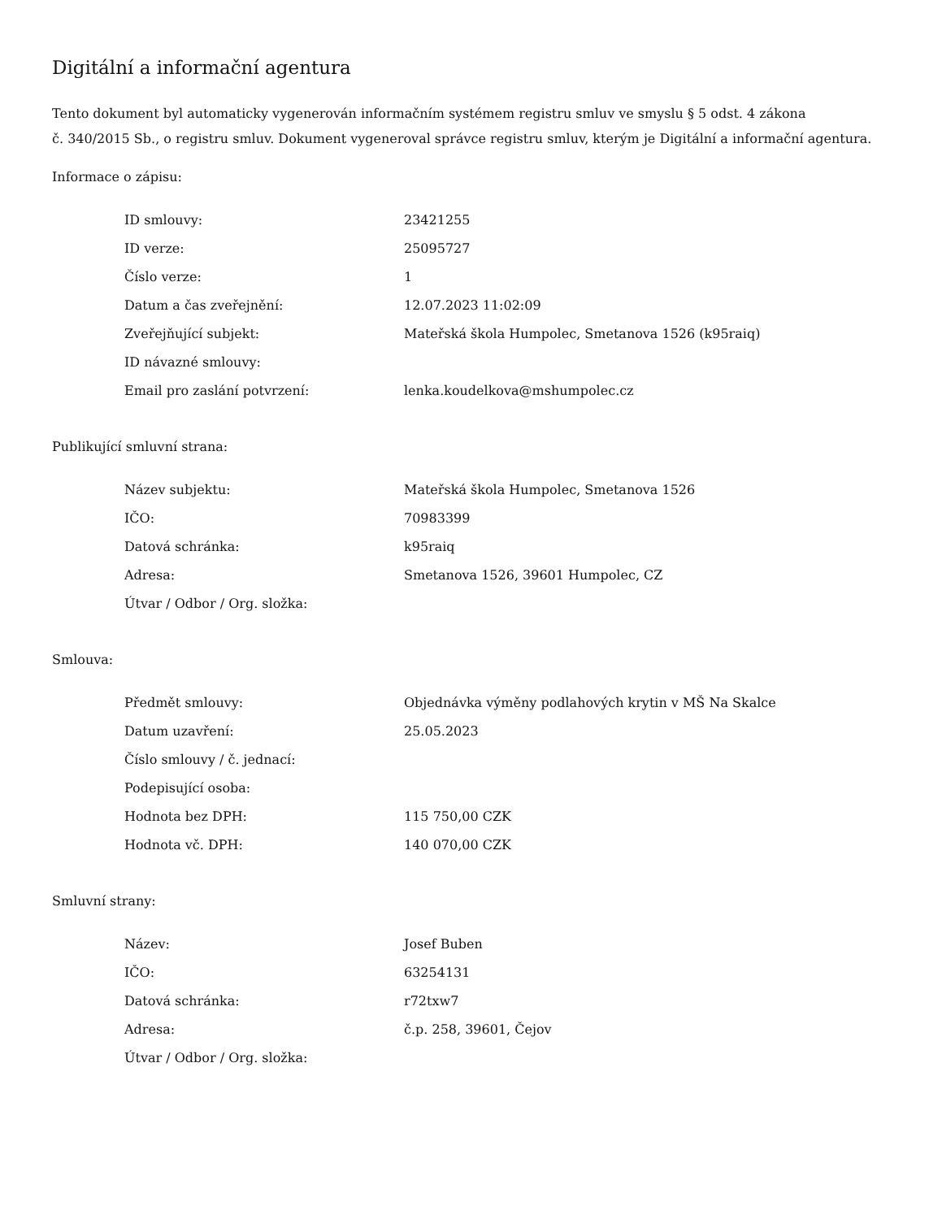Digitální a informační agentura
Tento dokument byl automaticky vygenerován informačním systémem registru smluv ve smyslu § 5 odst. 4 zákona
č. 340/2015 Sb., o registru smluv. Dokument vygeneroval správce registru smluv, kterým je Digitální a informační agentura.
Informace o zápisu:
| ID smlouvy: | 23421255 |
| ID verze: | 25095727 |
| Číslo verze: | 1 |
| Datum a čas zveřejnění: | 12.07.2023 11:02:09 |
| Zveřejňující subjekt: | Mateřská škola Humpolec, Smetanova 1526 (k95raiq) |
| ID návazné smlouvy: | |
| Email pro zaslání potvrzení: | lenka.koudelkova@mshumpolec.cz |
Publikující smluvní strana:
| Název subjektu: | Mateřská škola Humpolec, Smetanova 1526 |
| IČO: | 70983399 |
| Datová schránka: | k95raiq |
| Adresa: | Smetanova 1526, 39601 Humpolec, CZ |
| Útvar / Odbor / Org. složka: | |
Smlouva:
| Předmět smlouvy: | Objednávka výměny podlahových krytin v MŠ Na Skalce |
| Datum uzavření: | 25.05.2023 |
| Číslo smlouvy / č. jednací: | |
| Podepisující osoba: | |
| Hodnota bez DPH: | 115 750,00 CZK |
| Hodnota vč. DPH: | 140 070,00 CZK |
Smluvní strany:
| Název: | Josef Buben |
| IČO: | 63254131 |
| Datová schránka: | r72txw7 |
| Adresa: | č.p. 258, 39601, Čejov |
| Útvar / Odbor / Org. složka: | |